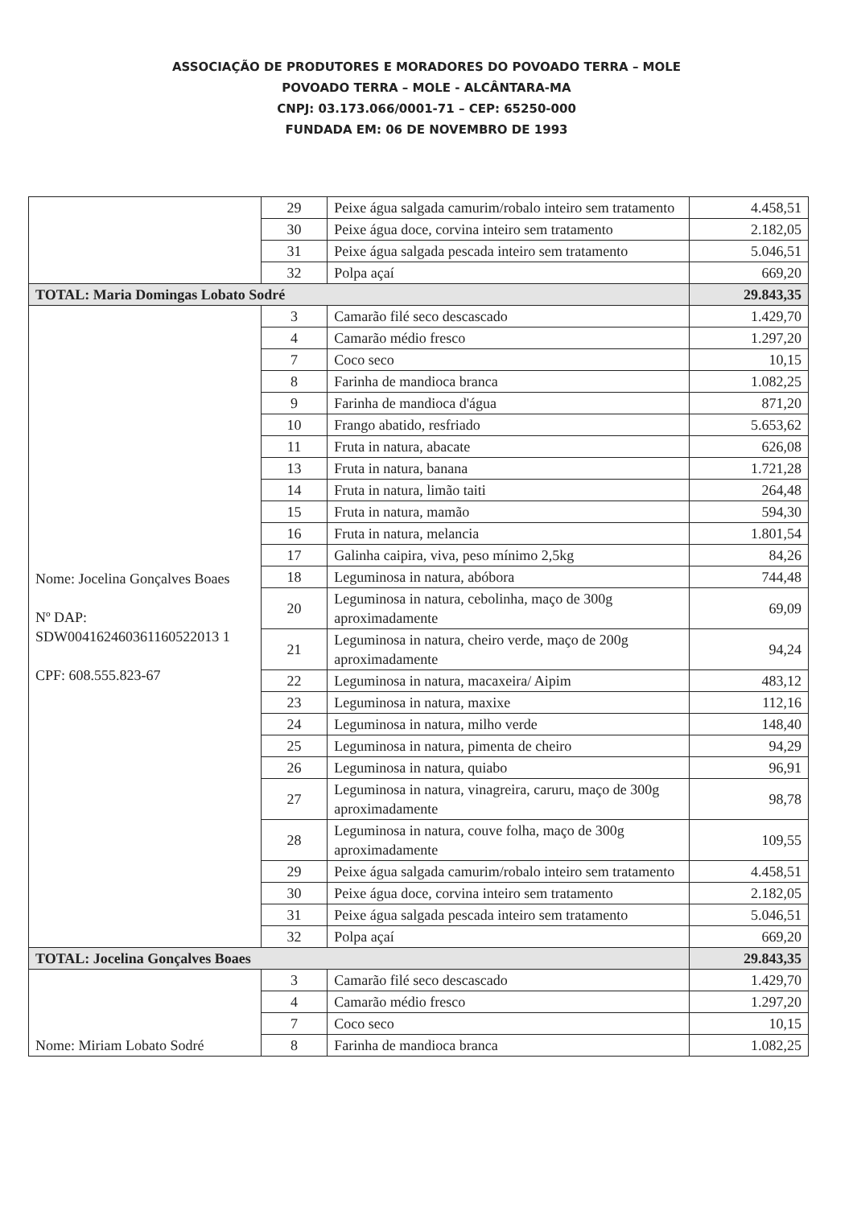ASSOCIAÇÃO DE PRODUTORES E MORADORES DO POVOADO TERRA – MOLE
POVOADO TERRA – MOLE - ALCÂNTARA-MA
CNPJ: 03.173.066/0001-71 – CEP: 65250-000
FUNDADA EM: 06 DE NOVEMBRO DE 1993
| | 29 | Peixe água salgada camurim/robalo inteiro sem tratamento | 4.458,51 |
| | 30 | Peixe água doce, corvina inteiro sem tratamento | 2.182,05 |
| | 31 | Peixe água salgada pescada inteiro sem tratamento | 5.046,51 |
| | 32 | Polpa açaí | 669,20 |
| TOTAL: Maria Domingas Lobato Sodré | | | 29.843,35 |
| Nome: Jocelina Gonçalves Boaes Nº DAP: SDW004162460361160522013 1 CPF: 608.555.823-67 | 3 | Camarão filé seco descascado | 1.429,70 |
| | 4 | Camarão médio fresco | 1.297,20 |
| | 7 | Coco seco | 10,15 |
| | 8 | Farinha de mandioca branca | 1.082,25 |
| | 9 | Farinha de mandioca d'água | 871,20 |
| | 10 | Frango abatido, resfriado | 5.653,62 |
| | 11 | Fruta in natura, abacate | 626,08 |
| | 13 | Fruta in natura, banana | 1.721,28 |
| | 14 | Fruta in natura, limão taiti | 264,48 |
| | 15 | Fruta in natura, mamão | 594,30 |
| | 16 | Fruta in natura, melancia | 1.801,54 |
| | 17 | Galinha caipira, viva, peso mínimo 2,5kg | 84,26 |
| | 18 | Leguminosa in natura, abóbora | 744,48 |
| | 20 | Leguminosa in natura, cebolinha, maço de 300g aproximadamente | 69,09 |
| | 21 | Leguminosa in natura, cheiro verde, maço de 200g aproximadamente | 94,24 |
| | 22 | Leguminosa in natura, macaxeira/ Aipim | 483,12 |
| | 23 | Leguminosa in natura, maxixe | 112,16 |
| | 24 | Leguminosa in natura, milho verde | 148,40 |
| | 25 | Leguminosa in natura, pimenta de cheiro | 94,29 |
| | 26 | Leguminosa in natura, quiabo | 96,91 |
| | 27 | Leguminosa in natura, vinagreira, caruru, maço de 300g aproximadamente | 98,78 |
| | 28 | Leguminosa in natura, couve folha, maço de 300g aproximadamente | 109,55 |
| | 29 | Peixe água salgada camurim/robalo inteiro sem tratamento | 4.458,51 |
| | 30 | Peixe água doce, corvina inteiro sem tratamento | 2.182,05 |
| | 31 | Peixe água salgada pescada inteiro sem tratamento | 5.046,51 |
| | 32 | Polpa açaí | 669,20 |
| TOTAL: Jocelina Gonçalves Boaes | | | 29.843,35 |
| Nome: Miriam Lobato Sodré | 3 | Camarão filé seco descascado | 1.429,70 |
| | 4 | Camarão médio fresco | 1.297,20 |
| | 7 | Coco seco | 10,15 |
| | 8 | Farinha de mandioca branca | 1.082,25 |